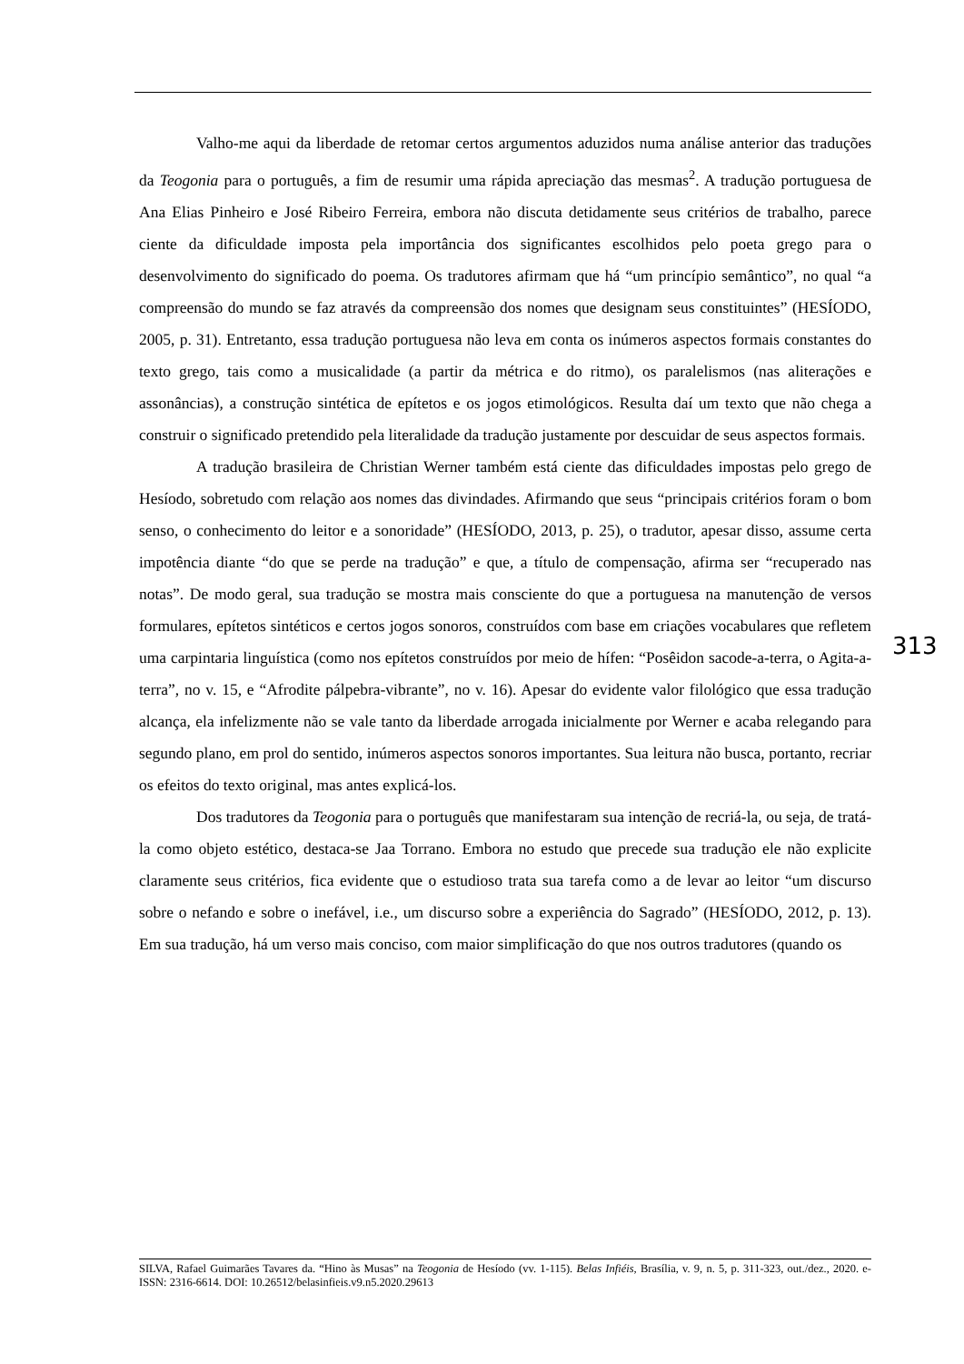Valho-me aqui da liberdade de retomar certos argumentos aduzidos numa análise anterior das traduções da Teogonia para o português, a fim de resumir uma rápida apreciação das mesmas<sup>2</sup>. A tradução portuguesa de Ana Elias Pinheiro e José Ribeiro Ferreira, embora não discuta detidamente seus critérios de trabalho, parece ciente da dificuldade imposta pela importância dos significantes escolhidos pelo poeta grego para o desenvolvimento do significado do poema. Os tradutores afirmam que há “um princípio semântico”, no qual “a compreensão do mundo se faz através da compreensão dos nomes que designam seus constituintes” (HESÍODO, 2005, p. 31). Entretanto, essa tradução portuguesa não leva em conta os inúmeros aspectos formais constantes do texto grego, tais como a musicalidade (a partir da métrica e do ritmo), os paralelismos (nas aliterações e assonâncias), a construção sintética de epítetos e os jogos etimológicos. Resulta daí um texto que não chega a construir o significado pretendido pela literalidade da tradução justamente por descuidar de seus aspectos formais.
A tradução brasileira de Christian Werner também está ciente das dificuldades impostas pelo grego de Hesíodo, sobretudo com relação aos nomes das divindades. Afirmando que seus “principais critérios foram o bom senso, o conhecimento do leitor e a sonoridade” (HESÍODO, 2013, p. 25), o tradutor, apesar disso, assume certa impotência diante “do que se perde na tradução” e que, a título de compensação, afirma ser “recuperado nas notas”. De modo geral, sua tradução se mostra mais consciente do que a portuguesa na manutenção de versos formulares, epítetos sintéticos e certos jogos sonoros, construídos com base em criações vocabulares que refletem uma carpintaria linguística (como nos epítetos construídos por meio de hífen: “Posêidon sacode-a-terra, o Agita-a-terra”, no v. 15, e “Afrodite pálpebra-vibrante”, no v. 16). Apesar do evidente valor filológico que essa tradução alcança, ela infelizmente não se vale tanto da liberdade arrogada inicialmente por Werner e acaba relegando para segundo plano, em prol do sentido, inúmeros aspectos sonoros importantes. Sua leitura não busca, portanto, recriar os efeitos do texto original, mas antes explicá-los.
Dos tradutores da Teogonia para o português que manifestaram sua intenção de recriá-la, ou seja, de tratá-la como objeto estético, destaca-se Jaa Torrano. Embora no estudo que precede sua tradução ele não explicite claramente seus critérios, fica evidente que o estudioso trata sua tarefa como a de levar ao leitor “um discurso sobre o nefando e sobre o inefável, i.e., um discurso sobre a experiência do Sagrado” (HESÍODO, 2012, p. 13). Em sua tradução, há um verso mais conciso, com maior simplificação do que nos outros tradutores (quando os
313
SILVA, Rafael Guimarães Tavares da. “Hino às Musas” na Teogonia de Hesíodo (vv. 1-115). Belas Infiéis, Brasília, v. 9, n. 5, p. 311-323, out./dez., 2020. e-ISSN: 2316-6614. DOI: 10.26512/belasinfieis.v9.n5.2020.29613